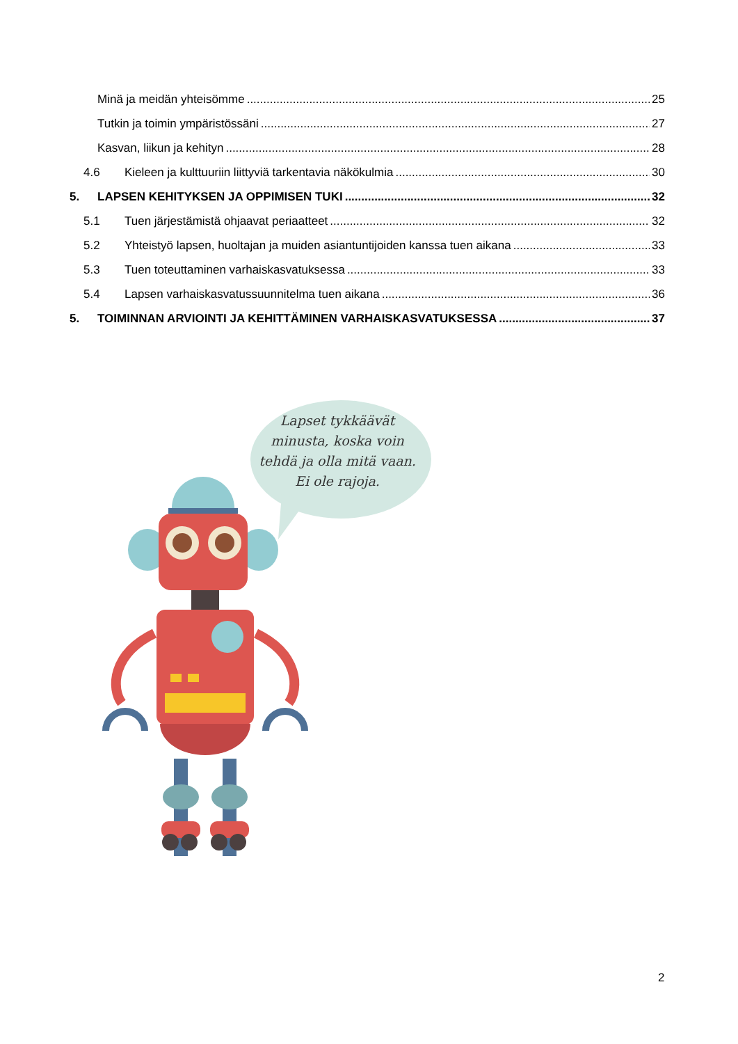Minä ja meidän yhteisömme 25
Tutkin ja toimin ympäristössäni 27
Kasvan, liikun ja kehityn 28
4.6 Kieleen ja kulttuuriin liittyviä tarkentavia näkökulmia 30
5. LAPSEN KEHITYKSEN JA OPPIMISEN TUKI 32
5.1 Tuen järjestämistä ohjaavat periaatteet 32
5.2 Yhteistyö lapsen, huoltajan ja muiden asiantuntijoiden kanssa tuen aikana 33
5.3 Tuen toteuttaminen varhaiskasvatuksessa 33
5.4 Lapsen varhaiskasvatussuunnitelma tuen aikana 36
5. TOIMINNAN ARVIOINTI JA KEHITTÄMINEN VARHAISKASVATUKSESSA 37
Lapset tykkäävät minusta, koska voin tehdä ja olla mitä vaan. Ei ole rajoja.
2